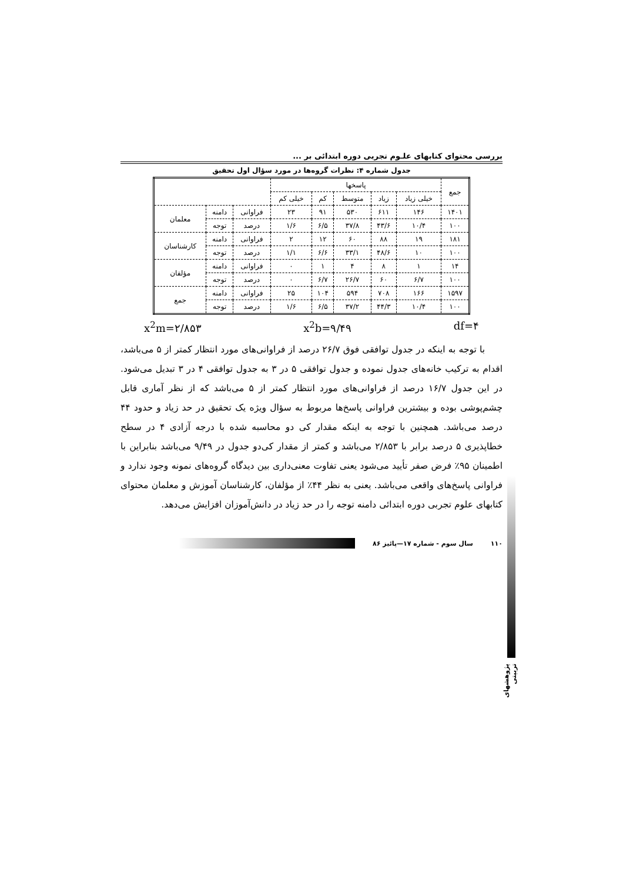بررسی محتوای کتابهای علـوم تجربی دوره ابتدائی بر ...
جدول شماره ۴: نظرات گروه‌ها در مورد سؤال اول تحقیق
| جمع | پاسخها | | | | | | | |
| --- | --- | --- | --- | --- | --- | --- | --- | --- |
| | خیلی زیاد | زیاد | متوسط | کم | خیلی کم | | | |
| ۱۴۰۱ | ۱۴۶ | ۶۱۱ | ۵۳۰ | ۹۱ | ۲۳ | فراوانی | دامنه | معلمان |
| ۱۰۰ | ۱۰/۴ | ۴۳/۶ | ۳۷/۸ | ۶/۵ | ۱/۶ | درصد | توجه | |
| ۱۸۱ | ۱۹ | ۸۸ | ۶۰ | ۱۲ | ۲ | فراوانی | دامنه | کارشناسان |
| ۱۰۰ | ۱۰ | ۴۸/۶ | ۳۳/۱ | ۶/۶ | ۱/۱ | درصد | توجه | |
| ۱۴ | ۱ | ۸ | ۴ | ۱ | ۰ | فراوانی | دامنه | مؤلفان |
| ۱۰۰ | ۶/۷ | ۶۰ | ۲۶/۷ | ۶/۷ | ۰ | درصد | توجه | |
| ۱۵۹۷ | ۱۶۶ | ۷۰۸ | ۵۹۴ | ۱۰۴ | ۲۵ | فراوانی | دامنه | جمع |
| ۱۰۰ | ۱۰/۴ | ۴۴/۳ | ۳۷/۲ | ۶/۵ | ۱/۶ | درصد | توجه | |
x<sup>2</sup>m=۲/۸۵۳ x<sup>2</sup>b=۹/۴۹ df=۴
با توجه به اینکه در جدول توافقی فوق ۲۶/۷ درصد از فراوانی‌های مورد انتظار کمتر از ۵ می‌باشد، اقدام به ترکیب خانه‌های جدول نموده و جدول توافقی ۵ در ۳ به جدول توافقی ۴ در ۳ تبدیل می‌شود. در این جدول ۱۶/۷ درصد از فراوانی‌های مورد انتظار کمتر از ۵ می‌باشد که از نظر آماری قابل چشم‌پوشی بوده و بیشترین فراوانی پاسخ‌ها مربوط به سؤال ویژه یک تحقیق در حد زیاد و حدود ۴۴ درصد می‌باشد. همچنین با توجه به اینکه مقدار کی دو محاسبه شده با درجه آزادی ۴ در سطح خطاپذیری ۵ درصد برابر با ۲/۸۵۳ می‌باشد و کمتر از مقدار کی‌دو جدول در ۹/۴۹ می‌باشد بنابراین با اطمینان ۹۵٪ فرض صفر تأیید می‌شود یعنی تفاوت معنی‌داری بین دیدگاه گروه‌های نمونه وجود ندارد و فراوانی پاسخ‌های واقعی می‌باشد. یعنی به نظر ۴۴٪ از مؤلفان، کارشناسان آموزش و معلمان محتوای کتابهای علوم تجربی دوره ابتدائی دامنه توجه را در حد زیاد در دانش‌آموزان افزایش می‌دهد.
پژوهشهای تربیتی
۱۱۰ سال سوم - شماره ۱۷—پائیز ۸۶